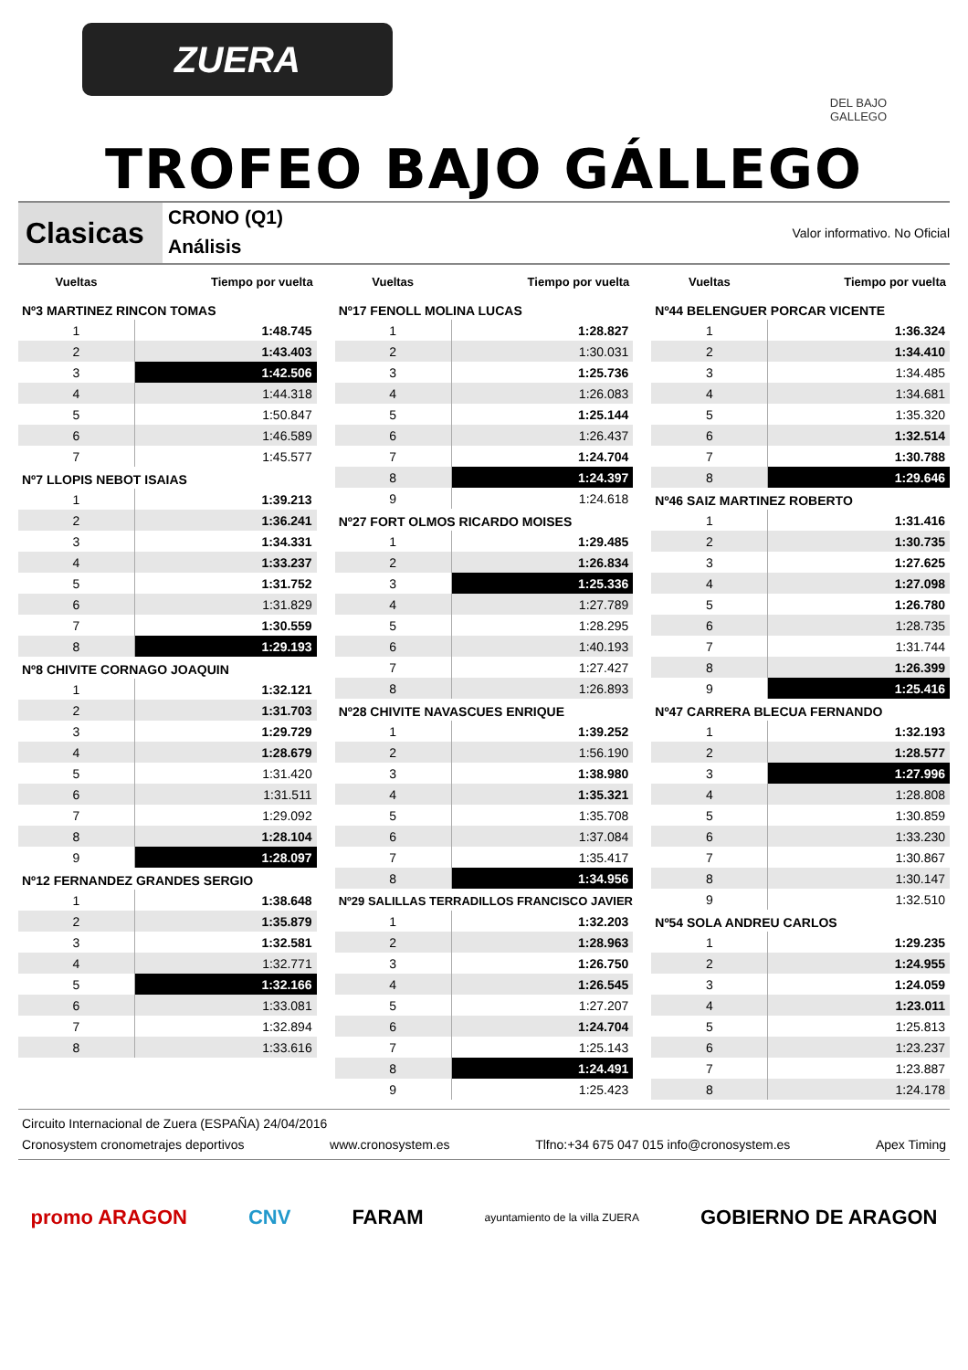ZUERA
DEL BAJO GALLEGO
TROFEO BAJO GÁLLEGO
Clasicas
CRONO (Q1)
Análisis
Valor informativo. No Oficial
Vueltas Tiempo por vuelta
Nº3 MARTINEZ RINCON TOMAS
| 1 | 1:48.745 |
| 2 | 1:43.403 |
| 3 | 1:42.506 |
| 4 | 1:44.318 |
| 5 | 1:50.847 |
| 6 | 1:46.589 |
| 7 | 1:45.577 |
Nº7 LLOPIS NEBOT ISAIAS
| 1 | 1:39.213 |
| 2 | 1:36.241 |
| 3 | 1:34.331 |
| 4 | 1:33.237 |
| 5 | 1:31.752 |
| 6 | 1:31.829 |
| 7 | 1:30.559 |
| 8 | 1:29.193 |
Nº8 CHIVITE CORNAGO JOAQUIN
| 1 | 1:32.121 |
| 2 | 1:31.703 |
| 3 | 1:29.729 |
| 4 | 1:28.679 |
| 5 | 1:31.420 |
| 6 | 1:31.511 |
| 7 | 1:29.092 |
| 8 | 1:28.104 |
| 9 | 1:28.097 |
Nº12 FERNANDEZ GRANDES SERGIO
| 1 | 1:38.648 |
| 2 | 1:35.879 |
| 3 | 1:32.581 |
| 4 | 1:32.771 |
| 5 | 1:32.166 |
| 6 | 1:33.081 |
| 7 | 1:32.894 |
| 8 | 1:33.616 |
Vueltas Tiempo por vuelta
Nº17 FENOLL MOLINA LUCAS
| 1 | 1:28.827 |
| 2 | 1:30.031 |
| 3 | 1:25.736 |
| 4 | 1:26.083 |
| 5 | 1:25.144 |
| 6 | 1:26.437 |
| 7 | 1:24.704 |
| 8 | 1:24.397 |
| 9 | 1:24.618 |
Nº27 FORT OLMOS RICARDO MOISES
| 1 | 1:29.485 |
| 2 | 1:26.834 |
| 3 | 1:25.336 |
| 4 | 1:27.789 |
| 5 | 1:28.295 |
| 6 | 1:40.193 |
| 7 | 1:27.427 |
| 8 | 1:26.893 |
Nº28 CHIVITE NAVASCUES ENRIQUE
| 1 | 1:39.252 |
| 2 | 1:56.190 |
| 3 | 1:38.980 |
| 4 | 1:35.321 |
| 5 | 1:35.708 |
| 6 | 1:37.084 |
| 7 | 1:35.417 |
| 8 | 1:34.956 |
Nº29 SALILLAS TERRADILLOS FRANCISCO JAVIER
| 1 | 1:32.203 |
| 2 | 1:28.963 |
| 3 | 1:26.750 |
| 4 | 1:26.545 |
| 5 | 1:27.207 |
| 6 | 1:24.704 |
| 7 | 1:25.143 |
| 8 | 1:24.491 |
| 9 | 1:25.423 |
Vueltas Tiempo por vuelta
Nº44 BELENGUER PORCAR VICENTE
| 1 | 1:36.324 |
| 2 | 1:34.410 |
| 3 | 1:34.485 |
| 4 | 1:34.681 |
| 5 | 1:35.320 |
| 6 | 1:32.514 |
| 7 | 1:30.788 |
| 8 | 1:29.646 |
Nº46 SAIZ MARTINEZ ROBERTO
| 1 | 1:31.416 |
| 2 | 1:30.735 |
| 3 | 1:27.625 |
| 4 | 1:27.098 |
| 5 | 1:26.780 |
| 6 | 1:28.735 |
| 7 | 1:31.744 |
| 8 | 1:26.399 |
| 9 | 1:25.416 |
Nº47 CARRERA BLECUA FERNANDO
| 1 | 1:32.193 |
| 2 | 1:28.577 |
| 3 | 1:27.996 |
| 4 | 1:28.808 |
| 5 | 1:30.859 |
| 6 | 1:33.230 |
| 7 | 1:30.867 |
| 8 | 1:30.147 |
| 9 | 1:32.510 |
Nº54 SOLA ANDREU CARLOS
| 1 | 1:29.235 |
| 2 | 1:24.955 |
| 3 | 1:24.059 |
| 4 | 1:23.011 |
| 5 | 1:25.813 |
| 6 | 1:23.237 |
| 7 | 1:23.887 |
| 8 | 1:24.178 |
Circuito Internacional de Zuera (ESPAÑA) 24/04/2016
Cronosystem cronometrajes deportivos www.cronosystem.es Tlfno:+34 675 047 015 info@cronosystem.es Apex Timing
promo ARAGON CNV FARAM ayuntamiento de la villa ZUERA GOBIERNO DE ARAGON